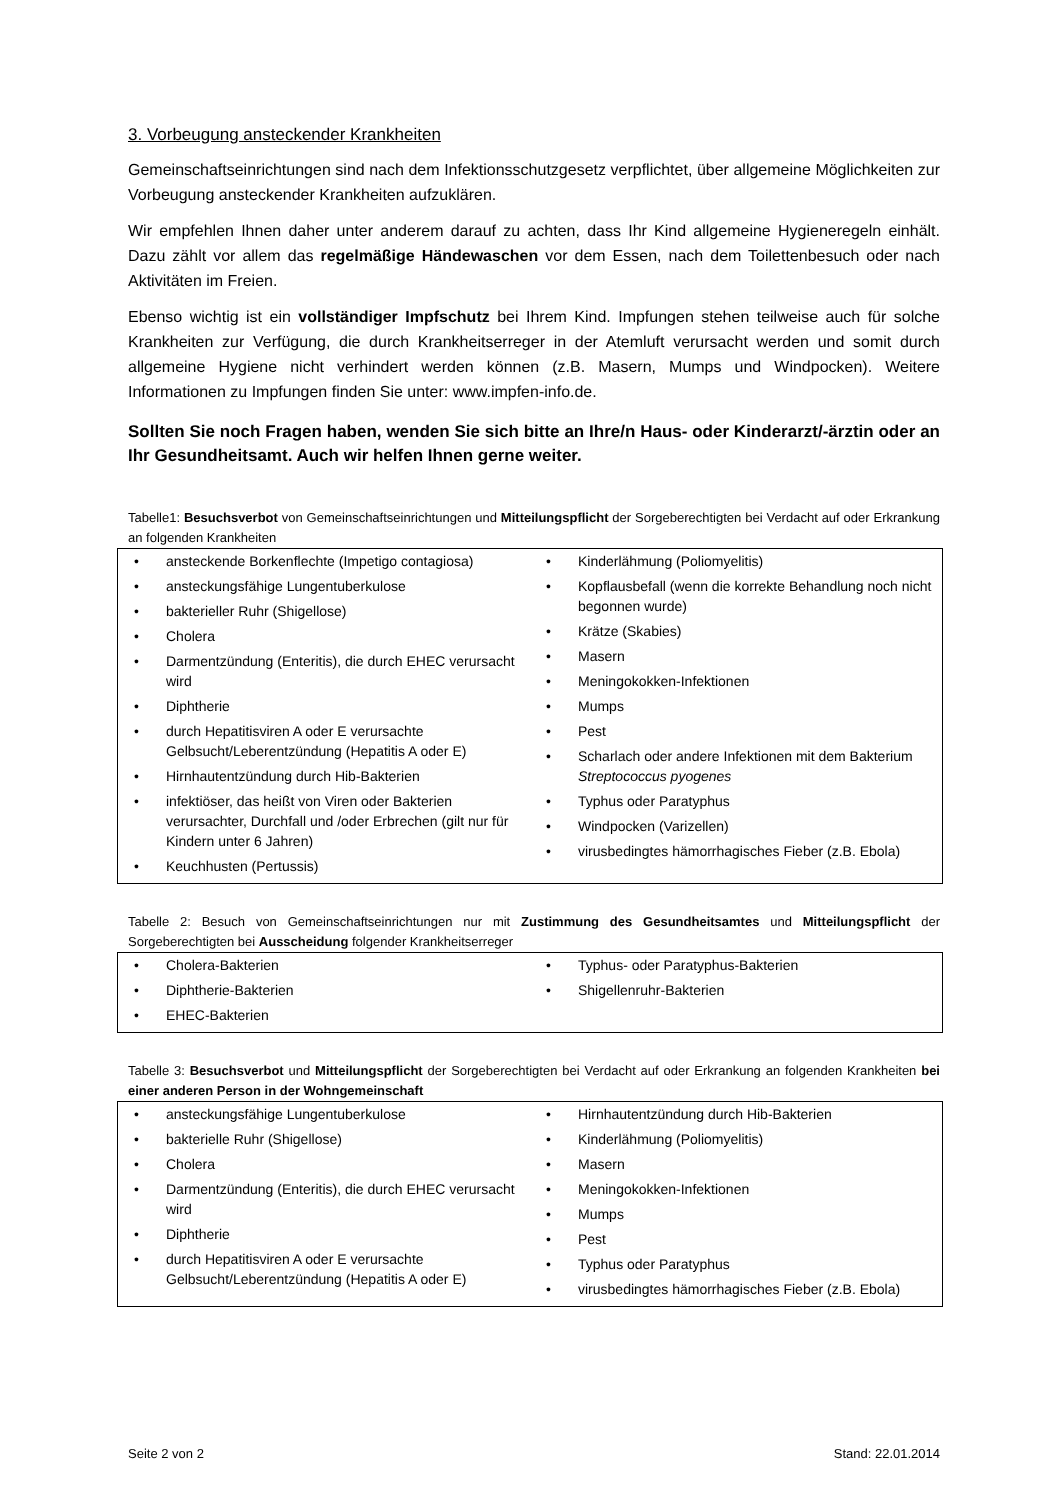3. Vorbeugung ansteckender Krankheiten
Gemeinschaftseinrichtungen sind nach dem Infektionsschutzgesetz verpflichtet, über allgemeine Möglichkeiten zur Vorbeugung ansteckender Krankheiten aufzuklären.
Wir empfehlen Ihnen daher unter anderem darauf zu achten, dass Ihr Kind allgemeine Hygieneregeln einhält. Dazu zählt vor allem das regelmäßige Händewaschen vor dem Essen, nach dem Toilettenbesuch oder nach Aktivitäten im Freien.
Ebenso wichtig ist ein vollständiger Impfschutz bei Ihrem Kind. Impfungen stehen teilweise auch für solche Krankheiten zur Verfügung, die durch Krankheitserreger in der Atemluft verursacht werden und somit durch allgemeine Hygiene nicht verhindert werden können (z.B. Masern, Mumps und Windpocken). Weitere Informationen zu Impfungen finden Sie unter: www.impfen-info.de.
Sollten Sie noch Fragen haben, wenden Sie sich bitte an Ihre/n Haus- oder Kinderarzt/-ärztin oder an Ihr Gesundheitsamt. Auch wir helfen Ihnen gerne weiter.
Tabelle1: Besuchsverbot von Gemeinschaftseinrichtungen und Mitteilungspflicht der Sorgeberechtigten bei Verdacht auf oder Erkrankung an folgenden Krankheiten
| • ansteckende Borkenflechte (Impetigo contagiosa) • ansteckungsfähige Lungentuberkulose • bakterieller Ruhr (Shigellose) • Cholera • Darmentzündung (Enteritis), die durch EHEC verursacht wird • Diphtherie • durch Hepatitisviren A oder E verursachte Gelbsucht/Leberentzündung (Hepatitis A oder E) • Hirnhautentzündung durch Hib-Bakterien • infektiöser, das heißt von Viren oder Bakterien verursachter, Durchfall und /oder Erbrechen (gilt nur für Kindern unter 6 Jahren) • Keuchhusten (Pertussis) | • Kinderlähmung (Poliomyelitis) • Kopflausbefall (wenn die korrekte Behandlung noch nicht begonnen wurde) • Krätze (Skabies) • Masern • Meningokokken-Infektionen • Mumps • Pest • Scharlach oder andere Infektionen mit dem Bakterium Streptococcus pyogenes • Typhus oder Paratyphus • Windpocken (Varizellen) • virusbedingtes hämorrhagisches Fieber (z.B. Ebola) |
Tabelle 2: Besuch von Gemeinschaftseinrichtungen nur mit Zustimmung des Gesundheitsamtes und Mitteilungspflicht der Sorgeberechtigten bei Ausscheidung folgender Krankheitserreger
| • Cholera-Bakterien • Diphtherie-Bakterien • EHEC-Bakterien | • Typhus- oder Paratyphus-Bakterien • Shigellenruhr-Bakterien |
Tabelle 3: Besuchsverbot und Mitteilungspflicht der Sorgeberechtigten bei Verdacht auf oder Erkrankung an folgenden Krankheiten bei einer anderen Person in der Wohngemeinschaft
| • ansteckungsfähige Lungentuberkulose • bakterielle Ruhr (Shigellose) • Cholera • Darmentzündung (Enteritis), die durch EHEC verursacht wird • Diphtherie • durch Hepatitisviren A oder E verursachte Gelbsucht/Leberentzündung (Hepatitis A oder E) | • Hirnhautentzündung durch Hib-Bakterien • Kinderlähmung (Poliomyelitis) • Masern • Meningokokken-Infektionen • Mumps • Pest • Typhus oder Paratyphus • virusbedingtes hämorrhagisches Fieber (z.B. Ebola) |
Seite 2 von 2 Stand: 22.01.2014